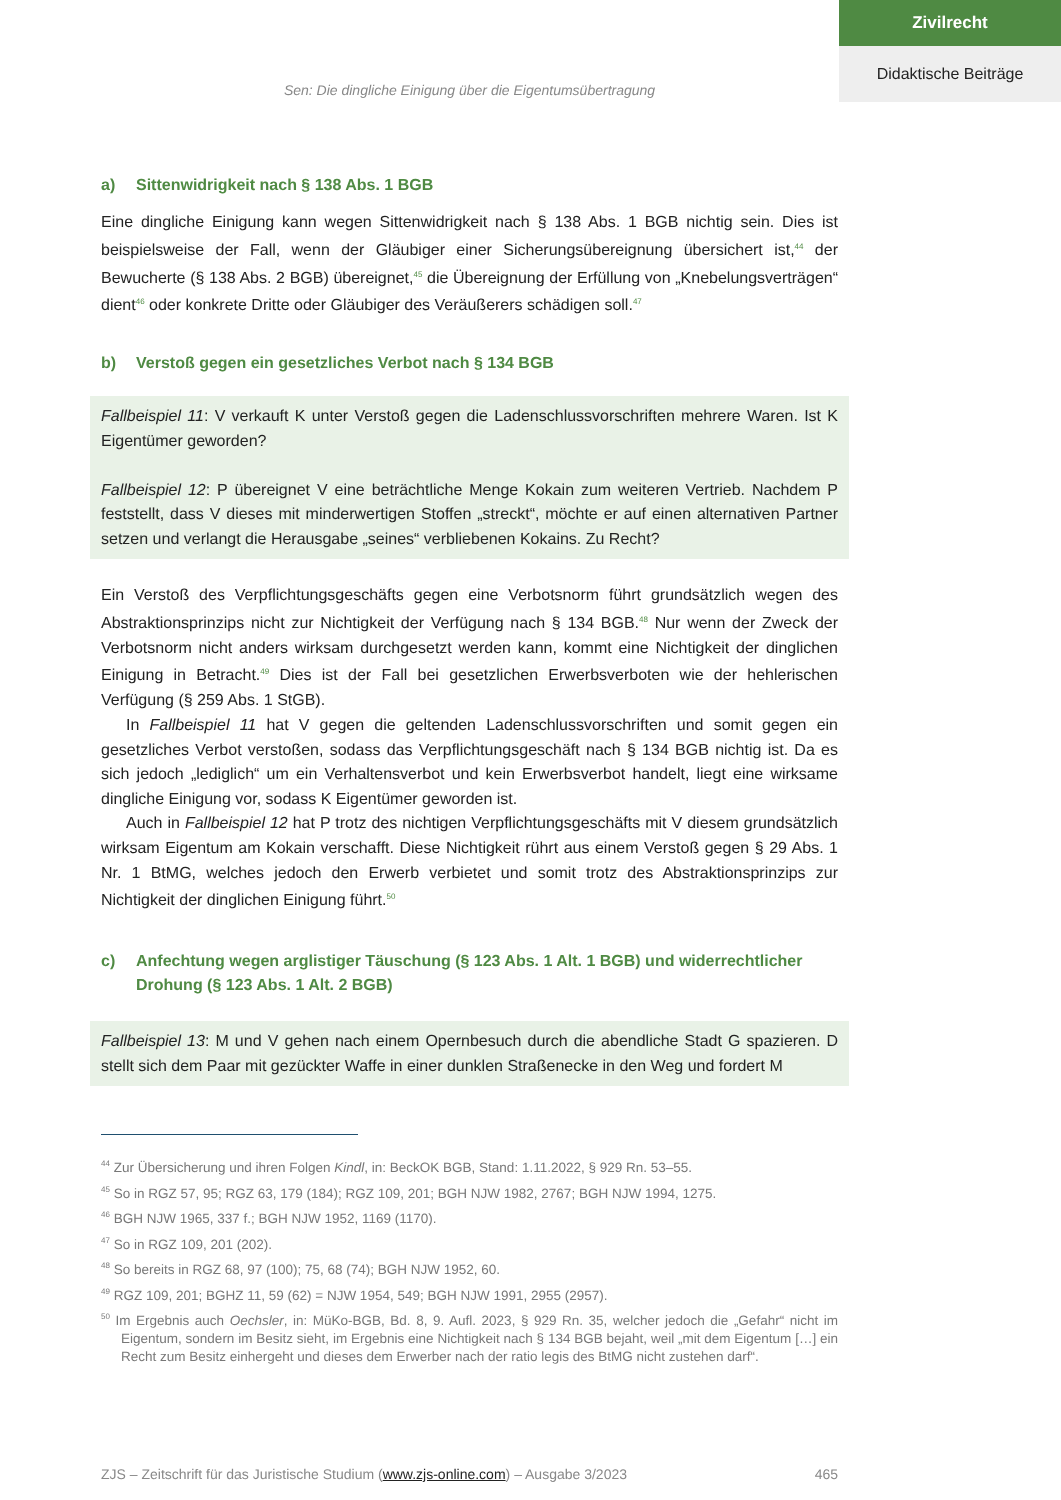Zivilrecht
Didaktische Beiträge
Sen: Die dingliche Einigung über die Eigentumsübertragung
a) Sittenwidrigkeit nach § 138 Abs. 1 BGB
Eine dingliche Einigung kann wegen Sittenwidrigkeit nach § 138 Abs. 1 BGB nichtig sein. Dies ist beispielsweise der Fall, wenn der Gläubiger einer Sicherungsübereignung übersichert ist,<sup>44</sup> der Bewucherte (§ 138 Abs. 2 BGB) übereignet,<sup>45</sup> die Übereignung der Erfüllung von „Knebelungsverträgen“ dient<sup>46</sup> oder konkrete Dritte oder Gläubiger des Veräußerers schädigen soll.<sup>47</sup>
b) Verstoß gegen ein gesetzliches Verbot nach § 134 BGB
Fallbeispiel 11: V verkauft K unter Verstoß gegen die Ladenschlussvorschriften mehrere Waren. Ist K Eigentümer geworden?
Fallbeispiel 12: P übereignet V eine beträchtliche Menge Kokain zum weiteren Vertrieb. Nachdem P feststellt, dass V dieses mit minderwertigen Stoffen „streckt“, möchte er auf einen alternativen Partner setzen und verlangt die Herausgabe „seines“ verbliebenen Kokains. Zu Recht?
Ein Verstoß des Verpflichtungsgeschäfts gegen eine Verbotsnorm führt grundsätzlich wegen des Abstraktionsprinzips nicht zur Nichtigkeit der Verfügung nach § 134 BGB.<sup>48</sup> Nur wenn der Zweck der Verbotsnorm nicht anders wirksam durchgesetzt werden kann, kommt eine Nichtigkeit der dinglichen Einigung in Betracht.<sup>49</sup> Dies ist der Fall bei gesetzlichen Erwerbsverboten wie der hehlerischen Verfügung (§ 259 Abs. 1 StGB).
In Fallbeispiel 11 hat V gegen die geltenden Ladenschlussvorschriften und somit gegen ein gesetzliches Verbot verstoßen, sodass das Verpflichtungsgeschäft nach § 134 BGB nichtig ist. Da es sich jedoch „lediglich“ um ein Verhaltensverbot und kein Erwerbsverbot handelt, liegt eine wirksame dingliche Einigung vor, sodass K Eigentümer geworden ist.
Auch in Fallbeispiel 12 hat P trotz des nichtigen Verpflichtungsgeschäfts mit V diesem grundsätzlich wirksam Eigentum am Kokain verschafft. Diese Nichtigkeit rührt aus einem Verstoß gegen § 29 Abs. 1 Nr. 1 BtMG, welches jedoch den Erwerb verbietet und somit trotz des Abstraktionsprinzips zur Nichtigkeit der dinglichen Einigung führt.<sup>50</sup>
c) Anfechtung wegen arglistiger Täuschung (§ 123 Abs. 1 Alt. 1 BGB) und widerrechtlicher Drohung (§ 123 Abs. 1 Alt. 2 BGB)
Fallbeispiel 13: M und V gehen nach einem Opernbesuch durch die abendliche Stadt G spazieren. D stellt sich dem Paar mit gezückter Waffe in einer dunklen Straßenecke in den Weg und fordert M
<sup>44</sup> Zur Übersicherung und ihren Folgen Kindl, in: BeckOK BGB, Stand: 1.11.2022, § 929 Rn. 53–55.
<sup>45</sup> So in RGZ 57, 95; RGZ 63, 179 (184); RGZ 109, 201; BGH NJW 1982, 2767; BGH NJW 1994, 1275.
<sup>46</sup> BGH NJW 1965, 337 f.; BGH NJW 1952, 1169 (1170).
<sup>47</sup> So in RGZ 109, 201 (202).
<sup>48</sup> So bereits in RGZ 68, 97 (100); 75, 68 (74); BGH NJW 1952, 60.
<sup>49</sup> RGZ 109, 201; BGHZ 11, 59 (62) = NJW 1954, 549; BGH NJW 1991, 2955 (2957).
<sup>50</sup> Im Ergebnis auch Oechsler, in: MüKo-BGB, Bd. 8, 9. Aufl. 2023, § 929 Rn. 35, welcher jedoch die „Gefahr“ nicht im Eigentum, sondern im Besitz sieht, im Ergebnis eine Nichtigkeit nach § 134 BGB bejaht, weil „mit dem Eigentum […] ein Recht zum Besitz einhergeht und dieses dem Erwerber nach der ratio legis des BtMG nicht zustehen darf“.
ZJS – Zeitschrift für das Juristische Studium (www.zjs-online.com) – Ausgabe 3/2023 465